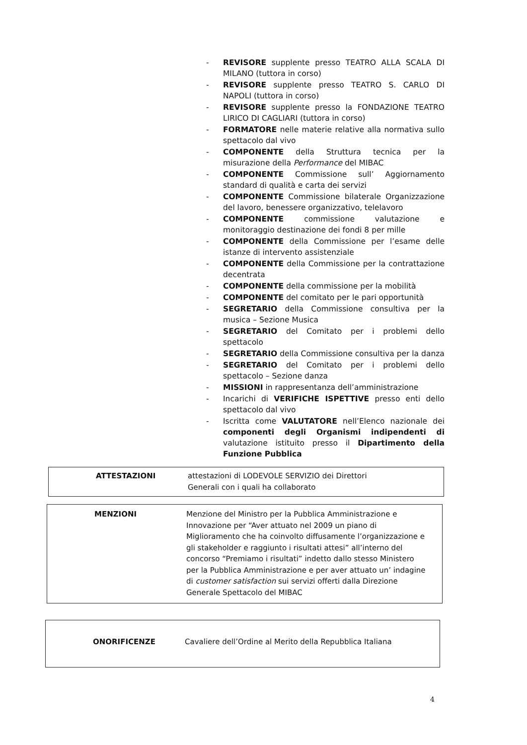- REVISORE supplente presso TEATRO ALLA SCALA DI MILANO (tuttora in corso)
- REVISORE supplente presso TEATRO S. CARLO DI NAPOLI (tuttora in corso)
- REVISORE supplente presso la FONDAZIONE TEATRO LIRICO DI CAGLIARI (tuttora in corso)
- FORMATORE nelle materie relative alla normativa sullo spettacolo dal vivo
- COMPONENTE della Struttura tecnica per la misurazione della Performance del MIBAC
- COMPONENTE Commissione sull’ Aggiornamento standard di qualità e carta dei servizi
- COMPONENTE Commissione bilaterale Organizzazione del lavoro, benessere organizzativo, telelavoro
- COMPONENTE commissione valutazione e monitoraggio destinazione dei fondi 8 per mille
- COMPONENTE della Commissione per l’esame delle istanze di intervento assistenziale
- COMPONENTE della Commissione per la contrattazione decentrata
- COMPONENTE della commissione per la mobilità
- COMPONENTE del comitato per le pari opportunità
- SEGRETARIO della Commissione consultiva per la musica – Sezione Musica
- SEGRETARIO del Comitato per i problemi dello spettacolo
- SEGRETARIO della Commissione consultiva per la danza
- SEGRETARIO del Comitato per i problemi dello spettacolo – Sezione danza
- MISSIONI in rappresentanza dell’amministrazione
- Incarichi di VERIFICHE ISPETTIVE presso enti dello spettacolo dal vivo
- Iscritta come VALUTATORE nell’Elenco nazionale dei componenti degli Organismi indipendenti di valutazione istituito presso il Dipartimento della Funzione Pubblica
ATTESTAZIONI attestazioni di LODEVOLE SERVIZIO dei Direttori
Generali con i quali ha collaborato
MENZIONI Menzione del Ministro per la Pubblica Amministrazione e Innovazione per “Aver attuato nel 2009 un piano di Miglioramento che ha coinvolto diffusamente l’organizzazione e gli stakeholder e raggiunto i risultati attesi” all’interno del concorso “Premiamo i risultati” indetto dallo stesso Ministero per la Pubblica Amministrazione e per aver attuato un’ indagine di customer satisfaction sui servizi offerti dalla Direzione Generale Spettacolo del MIBAC
ONORIFICENZE Cavaliere dell’Ordine al Merito della Repubblica Italiana
4